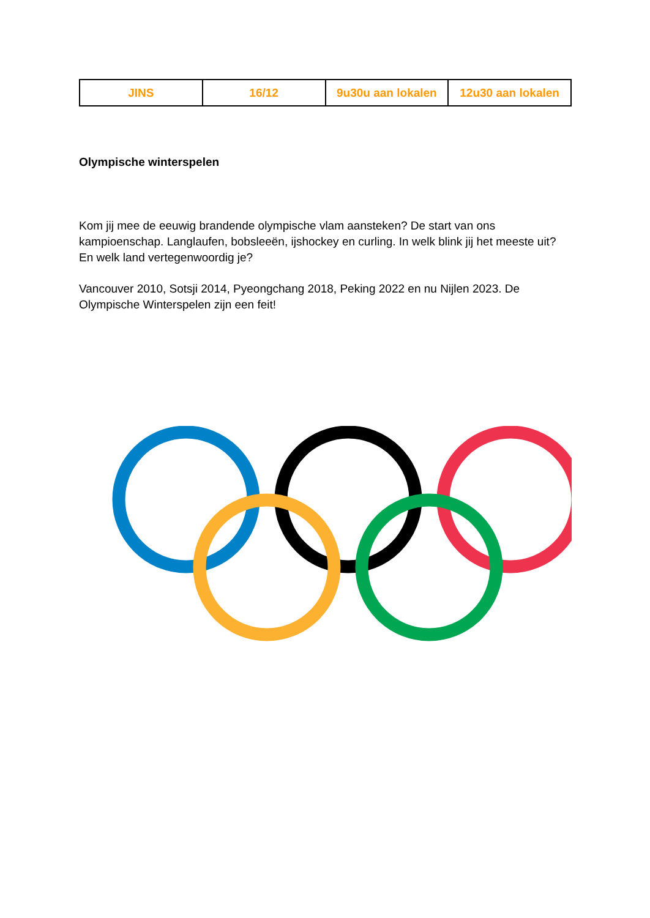| JINS | 16/12 | 9u30u aan lokalen | 12u30 aan lokalen |
Olympische winterspelen
Kom jij mee de eeuwig brandende olympische vlam aansteken? De start van ons kampioenschap. Langlaufen, bobsleeën, ijshockey en curling. In welk blink jij het meeste uit? En welk land vertegenwoordig je?
Vancouver 2010, Sotsji 2014, Pyeongchang 2018, Peking 2022 en nu Nijlen 2023. De Olympische Winterspelen zijn een feit!